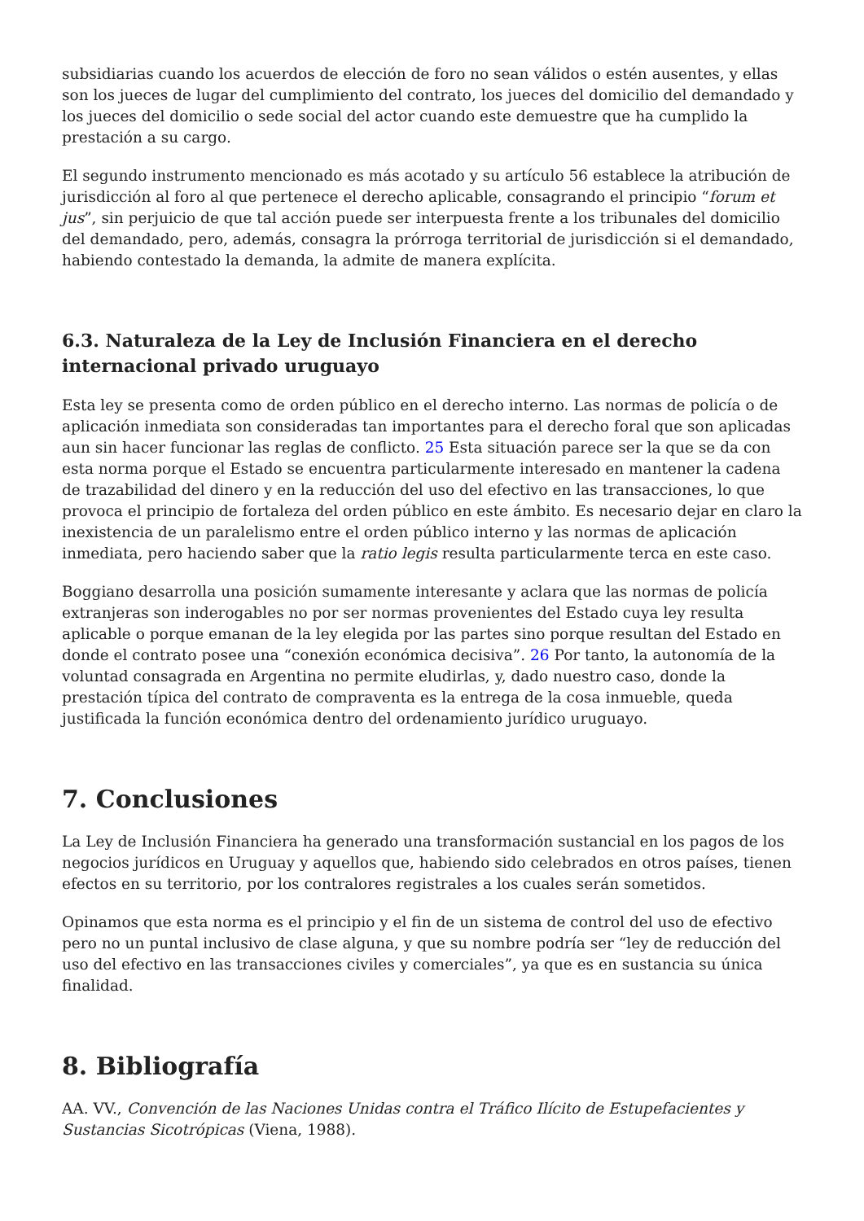subsidiarias cuando los acuerdos de elección de foro no sean válidos o estén ausentes, y ellas son los jueces de lugar del cumplimiento del contrato, los jueces del domicilio del demandado y los jueces del domicilio o sede social del actor cuando este demuestre que ha cumplido la prestación a su cargo.
El segundo instrumento mencionado es más acotado y su artículo 56 establece la atribución de jurisdicción al foro al que pertenece el derecho aplicable, consagrando el principio “forum et jus”, sin perjuicio de que tal acción puede ser interpuesta frente a los tribunales del domicilio del demandado, pero, además, consagra la prórroga territorial de jurisdicción si el demandado, habiendo contestado la demanda, la admite de manera explícita.
6.3. Naturaleza de la Ley de Inclusión Financiera en el derecho internacional privado uruguayo
Esta ley se presenta como de orden público en el derecho interno. Las normas de policía o de aplicación inmediata son consideradas tan importantes para el derecho foral que son aplicadas aun sin hacer funcionar las reglas de conflicto. 25 Esta situación parece ser la que se da con esta norma porque el Estado se encuentra particularmente interesado en mantener la cadena de trazabilidad del dinero y en la reducción del uso del efectivo en las transacciones, lo que provoca el principio de fortaleza del orden público en este ámbito. Es necesario dejar en claro la inexistencia de un paralelismo entre el orden público interno y las normas de aplicación inmediata, pero haciendo saber que la ratio legis resulta particularmente terca en este caso.
Boggiano desarrolla una posición sumamente interesante y aclara que las normas de policía extranjeras son inderogables no por ser normas provenientes del Estado cuya ley resulta aplicable o porque emanan de la ley elegida por las partes sino porque resultan del Estado en donde el contrato posee una “conexión económica decisiva”. 26 Por tanto, la autonomía de la voluntad consagrada en Argentina no permite eludirlas, y, dado nuestro caso, donde la prestación típica del contrato de compraventa es la entrega de la cosa inmueble, queda justificada la función económica dentro del ordenamiento jurídico uruguayo.
7. Conclusiones
La Ley de Inclusión Financiera ha generado una transformación sustancial en los pagos de los negocios jurídicos en Uruguay y aquellos que, habiendo sido celebrados en otros países, tienen efectos en su territorio, por los contralores registrales a los cuales serán sometidos.
Opinamos que esta norma es el principio y el fin de un sistema de control del uso de efectivo pero no un puntal inclusivo de clase alguna, y que su nombre podría ser “ley de reducción del uso del efectivo en las transacciones civiles y comerciales”, ya que es en sustancia su única finalidad.
8. Bibliografía
AA. VV., Convención de las Naciones Unidas contra el Tráfico Ilícito de Estupefacientes y Sustancias Sicotrópicas (Viena, 1988).